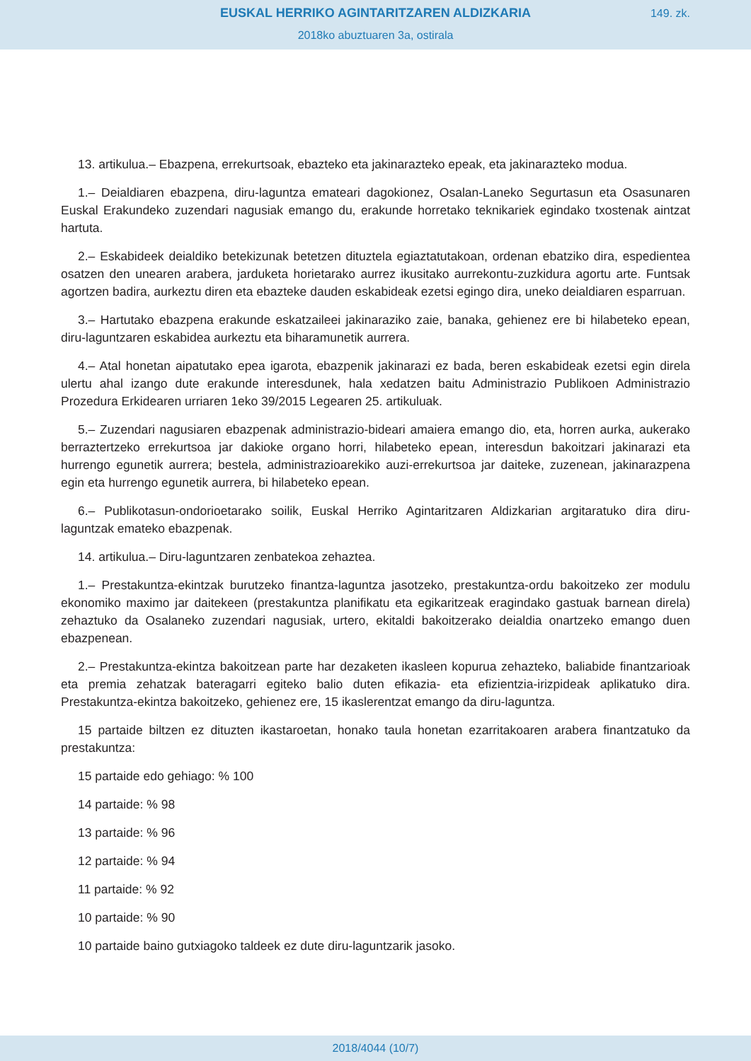EUSKAL HERRIKO AGINTARITZAREN ALDIZKARIA
149. zk.
2018ko abuztuaren 3a, ostirala
13. artikulua.– Ebazpena, errekurtsoak, ebazteko eta jakinarazteko epeak, eta jakinarazteko modua.
1.– Deialdiaren ebazpena, diru-laguntza emateari dagokionez, Osalan-Laneko Segurtasun eta Osasunaren Euskal Erakundeko zuzendari nagusiak emango du, erakunde horretako teknikariek egindako txostenak aintzat hartuta.
2.– Eskabideek deialdiko betekizunak betetzen dituztela egiaztatutakoan, ordenan ebatziko dira, espedientea osatzen den unearen arabera, jarduketa horietarako aurrez ikusitako aurrekontu-zuzkidura agortu arte. Funtsak agortzen badira, aurkeztu diren eta ebazteke dauden eskabideak ezetsi egingo dira, uneko deialdiaren esparruan.
3.– Hartutako ebazpena erakunde eskatzaileei jakinaraziko zaie, banaka, gehienez ere bi hilabeteko epean, diru-laguntzaren eskabidea aurkeztu eta biharamunetik aurrera.
4.– Atal honetan aipatutako epea igarota, ebazpenik jakinarazi ez bada, beren eskabideak ezetsi egin direla ulertu ahal izango dute erakunde interesdunek, hala xedatzen baitu Administrazio Publikoen Administrazio Prozedura Erkidearen urriaren 1eko 39/2015 Legearen 25. artikuluak.
5.– Zuzendari nagusiaren ebazpenak administrazio-bideari amaiera emango dio, eta, horren aurka, aukerako berraztertzeko errekurtsoa jar dakioke organo horri, hilabeteko epean, interesdun bakoitzari jakinarazi eta hurrengo egunetik aurrera; bestela, administrazioarekiko auzi-errekurtsoa jar daiteke, zuzenean, jakinarazpena egin eta hurrengo egunetik aurrera, bi hilabeteko epean.
6.– Publikotasun-ondorioetarako soilik, Euskal Herriko Agintaritzaren Aldizkarian argitaratuko dira diru-laguntzak emateko ebazpenak.
14. artikulua.– Diru-laguntzaren zenbatekoa zehaztea.
1.– Prestakuntza-ekintzak burutzeko finantza-laguntza jasotzeko, prestakuntza-ordu bakoitzeko zer modulu ekonomiko maximo jar daitekeen (prestakuntza planifikatu eta egikaritzeak eragindako gastuak barnean direla) zehaztuko da Osalaneko zuzendari nagusiak, urtero, ekitaldi bakoitzerako deialdia onartzeko emango duen ebazpenean.
2.– Prestakuntza-ekintza bakoitzean parte har dezaketen ikasleen kopurua zehazteko, baliabide finantzarioak eta premia zehatzak bateragarri egiteko balio duten efikazia- eta efizientzia-irizpideak aplikatuko dira. Prestakuntza-ekintza bakoitzeko, gehienez ere, 15 ikaslerentzat emango da diru-laguntza.
15 partaide biltzen ez dituzten ikastaroetan, honako taula honetan ezarritakoaren arabera finantzatuko da prestakuntza:
15 partaide edo gehiago: % 100
14 partaide: % 98
13 partaide: % 96
12 partaide: % 94
11 partaide: % 92
10 partaide: % 90
10 partaide baino gutxiagoko taldeek ez dute diru-laguntzarik jasoko.
2018/4044 (10/7)